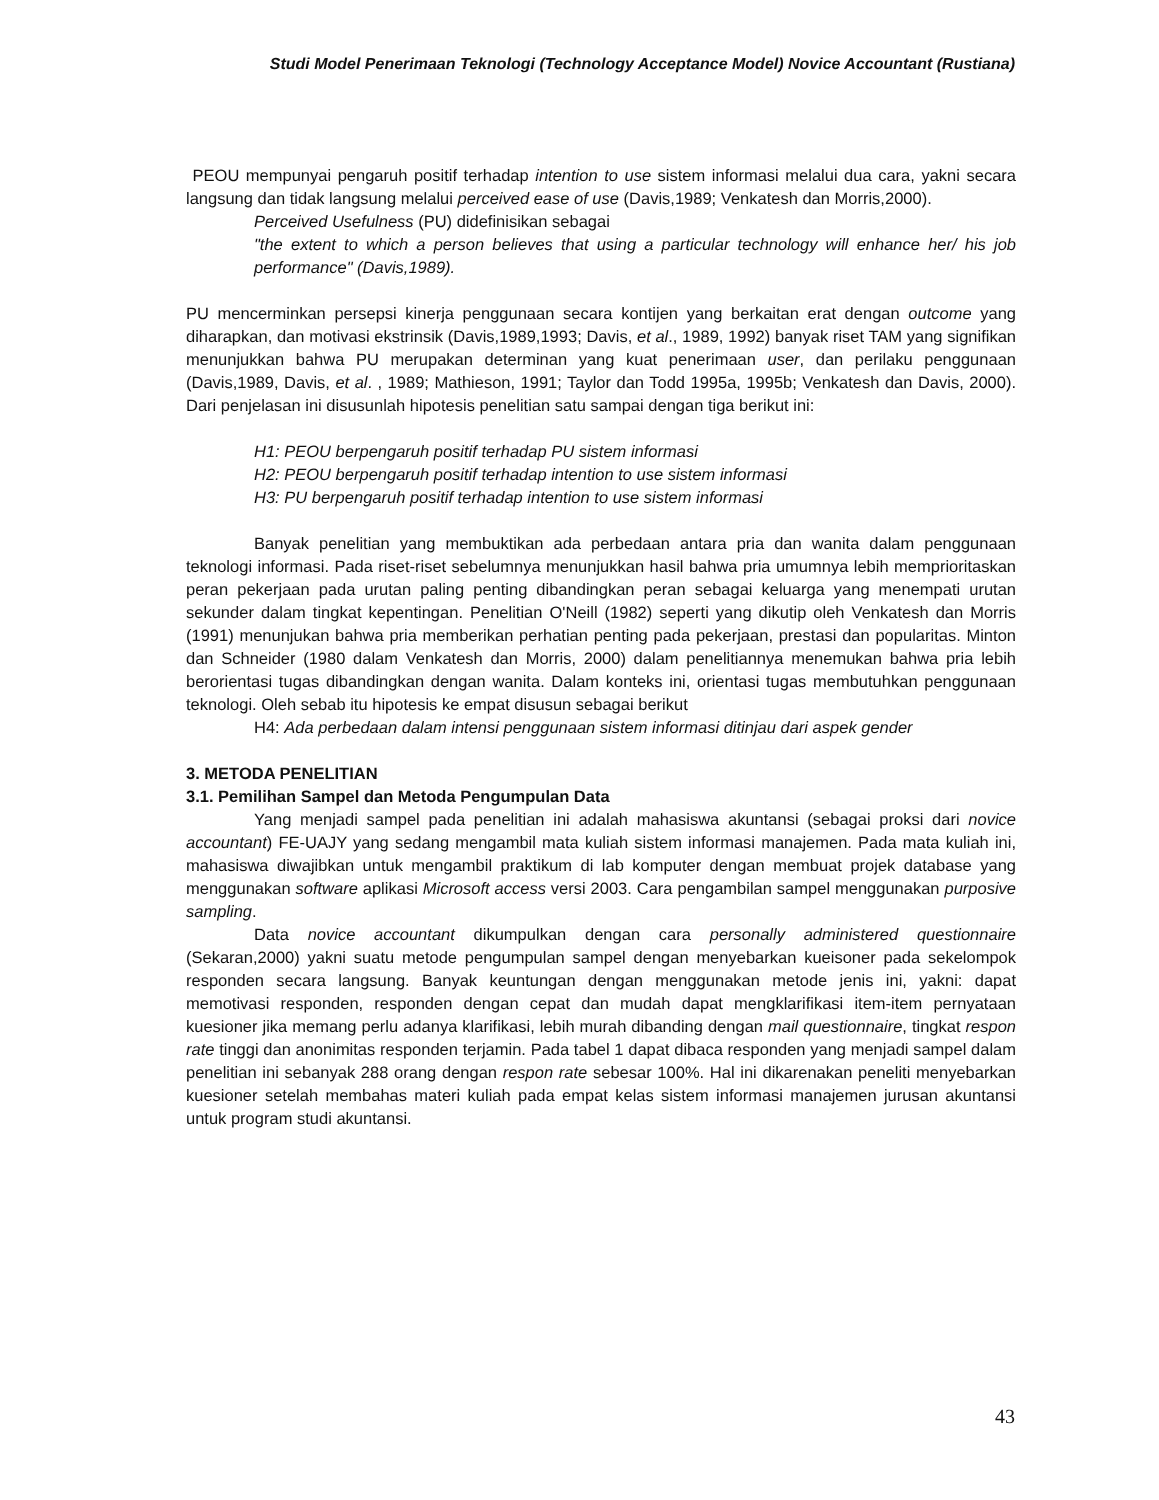Studi Model Penerimaan Teknologi (Technology Acceptance Model) Novice Accountant (Rustiana)
PEOU mempunyai pengaruh positif terhadap intention to use sistem informasi melalui dua cara, yakni secara langsung dan tidak langsung melalui perceived ease of use (Davis,1989; Venkatesh dan Morris,2000).
Perceived Usefulness (PU) didefinisikan sebagai
"the extent to which a person believes that using a particular technology will enhance her/ his job performance" (Davis,1989).
PU mencerminkan persepsi kinerja penggunaan secara kontijen yang berkaitan erat dengan outcome yang diharapkan, dan motivasi ekstrinsik (Davis,1989,1993; Davis, et al., 1989, 1992) banyak riset TAM yang signifikan menunjukkan bahwa PU merupakan determinan yang kuat penerimaan user, dan perilaku penggunaan (Davis,1989, Davis, et al. , 1989; Mathieson, 1991; Taylor dan Todd 1995a, 1995b; Venkatesh dan Davis, 2000). Dari penjelasan ini disusunlah hipotesis penelitian satu sampai dengan tiga berikut ini:
H1: PEOU berpengaruh positif terhadap PU sistem informasi
H2: PEOU berpengaruh positif terhadap intention to use sistem informasi
H3: PU berpengaruh positif terhadap intention to use sistem informasi
Banyak penelitian yang membuktikan ada perbedaan antara pria dan wanita dalam penggunaan teknologi informasi. Pada riset-riset sebelumnya menunjukkan hasil bahwa pria umumnya lebih memprioritaskan peran pekerjaan pada urutan paling penting dibandingkan peran sebagai keluarga yang menempati urutan sekunder dalam tingkat kepentingan. Penelitian O'Neill (1982) seperti yang dikutip oleh Venkatesh dan Morris (1991) menunjukan bahwa pria memberikan perhatian penting pada pekerjaan, prestasi dan popularitas. Minton dan Schneider (1980 dalam Venkatesh dan Morris, 2000) dalam penelitiannya menemukan bahwa pria lebih berorientasi tugas dibandingkan dengan wanita. Dalam konteks ini, orientasi tugas membutuhkan penggunaan teknologi. Oleh sebab itu hipotesis ke empat disusun sebagai berikut
H4: Ada perbedaan dalam intensi penggunaan sistem informasi ditinjau dari aspek gender
3. METODA PENELITIAN
3.1. Pemilihan Sampel dan Metoda Pengumpulan Data
Yang menjadi sampel pada penelitian ini adalah mahasiswa akuntansi (sebagai proksi dari novice accountant) FE-UAJY yang sedang mengambil mata kuliah sistem informasi manajemen. Pada mata kuliah ini, mahasiswa diwajibkan untuk mengambil praktikum di lab komputer dengan membuat projek database yang menggunakan software aplikasi Microsoft access versi 2003. Cara pengambilan sampel menggunakan purposive sampling.
Data novice accountant dikumpulkan dengan cara personally administered questionnaire (Sekaran,2000) yakni suatu metode pengumpulan sampel dengan menyebarkan kueisoner pada sekelompok responden secara langsung. Banyak keuntungan dengan menggunakan metode jenis ini, yakni: dapat memotivasi responden, responden dengan cepat dan mudah dapat mengklarifikasi item-item pernyataan kuesioner jika memang perlu adanya klarifikasi, lebih murah dibanding dengan mail questionnaire, tingkat respon rate tinggi dan anonimitas responden terjamin. Pada tabel 1 dapat dibaca responden yang menjadi sampel dalam penelitian ini sebanyak 288 orang dengan respon rate sebesar 100%. Hal ini dikarenakan peneliti menyebarkan kuesioner setelah membahas materi kuliah pada empat kelas sistem informasi manajemen jurusan akuntansi untuk program studi akuntansi.
43